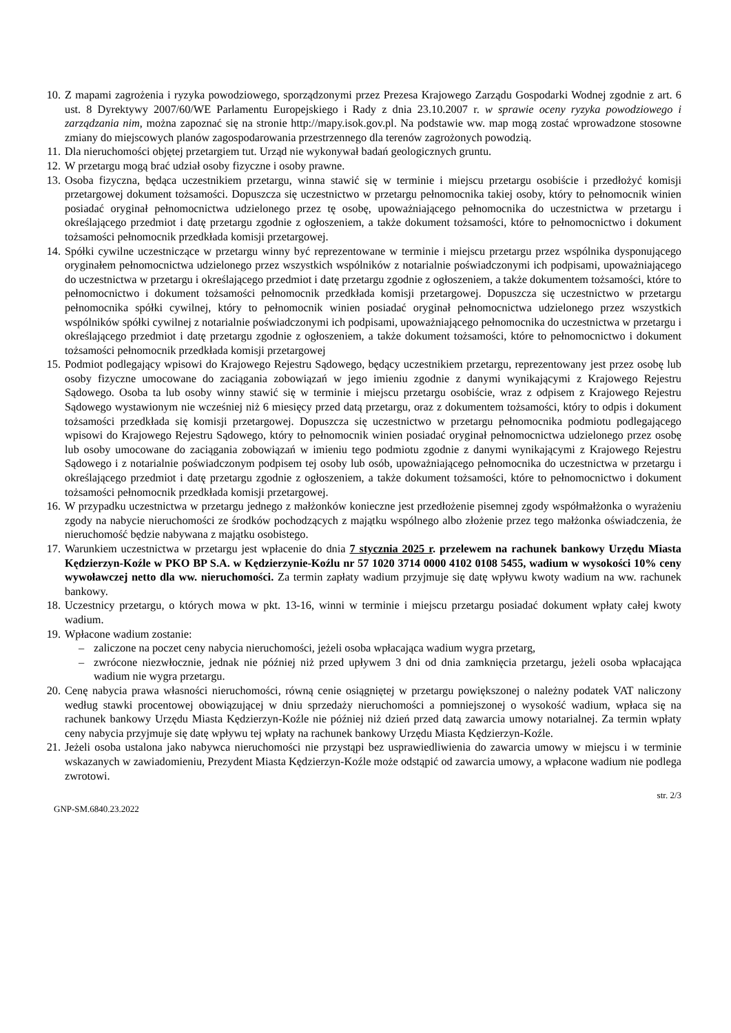10. Z mapami zagrożenia i ryzyka powodziowego, sporządzonymi przez Prezesa Krajowego Zarządu Gospodarki Wodnej zgodnie z art. 6 ust. 8 Dyrektywy 2007/60/WE Parlamentu Europejskiego i Rady z dnia 23.10.2007 r. w sprawie oceny ryzyka powodziowego i zarządzania nim, można zapoznać się na stronie http://mapy.isok.gov.pl. Na podstawie ww. map mogą zostać wprowadzone stosowne zmiany do miejscowych planów zagospodarowania przestrzennego dla terenów zagrożonych powodzią.
11. Dla nieruchomości objętej przetargiem tut. Urząd nie wykonywał badań geologicznych gruntu.
12. W przetargu mogą brać udział osoby fizyczne i osoby prawne.
13. Osoba fizyczna, będąca uczestnikiem przetargu, winna stawić się w terminie i miejscu przetargu osobiście i przedłożyć komisji przetargowej dokument tożsamości. Dopuszcza się uczestnictwo w przetargu pełnomocnika takiej osoby, który to pełnomocnik winien posiadać oryginał pełnomocnictwa udzielonego przez tę osobę, upoważniającego pełnomocnika do uczestnictwa w przetargu i określającego przedmiot i datę przetargu zgodnie z ogłoszeniem, a także dokument tożsamości, które to pełnomocnictwo i dokument tożsamości pełnomocnik przedkłada komisji przetargowej.
14. Spółki cywilne uczestniczące w przetargu winny być reprezentowane w terminie i miejscu przetargu przez wspólnika dysponującego oryginałem pełnomocnictwa udzielonego przez wszystkich wspólników z notarialnie poświadczonymi ich podpisami, upoważniającego do uczestnictwa w przetargu i określającego przedmiot i datę przetargu zgodnie z ogłoszeniem, a także dokumentem tożsamości, które to pełnomocnictwo i dokument tożsamości pełnomocnik przedkłada komisji przetargowej. Dopuszcza się uczestnictwo w przetargu pełnomocnika spółki cywilnej, który to pełnomocnik winien posiadać oryginał pełnomocnictwa udzielonego przez wszystkich wspólników spółki cywilnej z notarialnie poświadczonymi ich podpisami, upoważniającego pełnomocnika do uczestnictwa w przetargu i określającego przedmiot i datę przetargu zgodnie z ogłoszeniem, a także dokument tożsamości, które to pełnomocnictwo i dokument tożsamości pełnomocnik przedkłada komisji przetargowej
15. Podmiot podlegający wpisowi do Krajowego Rejestru Sądowego, będący uczestnikiem przetargu, reprezentowany jest przez osobę lub osoby fizyczne umocowane do zaciągania zobowiązań w jego imieniu zgodnie z danymi wynikającymi z Krajowego Rejestru Sądowego. Osoba ta lub osoby winny stawić się w terminie i miejscu przetargu osobiście, wraz z odpisem z Krajowego Rejestru Sądowego wystawionym nie wcześniej niż 6 miesięcy przed datą przetargu, oraz z dokumentem tożsamości, który to odpis i dokument tożsamości przedkłada się komisji przetargowej. Dopuszcza się uczestnictwo w przetargu pełnomocnika podmiotu podlegającego wpisowi do Krajowego Rejestru Sądowego, który to pełnomocnik winien posiadać oryginał pełnomocnictwa udzielonego przez osobę lub osoby umocowane do zaciągania zobowiązań w imieniu tego podmiotu zgodnie z danymi wynikającymi z Krajowego Rejestru Sądowego i z notarialnie poświadczonym podpisem tej osoby lub osób, upoważniającego pełnomocnika do uczestnictwa w przetargu i określającego przedmiot i datę przetargu zgodnie z ogłoszeniem, a także dokument tożsamości, które to pełnomocnictwo i dokument tożsamości pełnomocnik przedkłada komisji przetargowej.
16. W przypadku uczestnictwa w przetargu jednego z małżonków konieczne jest przedłożenie pisemnej zgody współmałżonka o wyrażeniu zgody na nabycie nieruchomości ze środków pochodzących z majątku wspólnego albo złożenie przez tego małżonka oświadczenia, że nieruchomość będzie nabywana z majątku osobistego.
17. Warunkiem uczestnictwa w przetargu jest wpłacenie do dnia 7 stycznia 2025 r. przelewem na rachunek bankowy Urzędu Miasta Kędzierzyn-Koźle w PKO BP S.A. w Kędzierzynie-Koźlu nr 57 1020 3714 0000 4102 0108 5455, wadium w wysokości 10% ceny wywoławczej netto dla ww. nieruchomości. Za termin zapłaty wadium przyjmuje się datę wpływu kwoty wadium na ww. rachunek bankowy.
18. Uczestnicy przetargu, o których mowa w pkt. 13-16, winni w terminie i miejscu przetargu posiadać dokument wpłaty całej kwoty wadium.
19. Wpłacone wadium zostanie:
– zaliczone na poczet ceny nabycia nieruchomości, jeżeli osoba wpłacająca wadium wygra przetarg,
– zwrócone niezwłocznie, jednak nie później niż przed upływem 3 dni od dnia zamknięcia przetargu, jeżeli osoba wpłacająca wadium nie wygra przetargu.
20. Cenę nabycia prawa własności nieruchomości, równą cenie osiągniętej w przetargu powiększonej o należny podatek VAT naliczony według stawki procentowej obowiązującej w dniu sprzedaży nieruchomości a pomniejszonej o wysokość wadium, wpłaca się na rachunek bankowy Urzędu Miasta Kędzierzyn-Koźle nie później niż dzień przed datą zawarcia umowy notarialnej. Za termin wpłaty ceny nabycia przyjmuje się datę wpływu tej wpłaty na rachunek bankowy Urzędu Miasta Kędzierzyn-Koźle.
21. Jeżeli osoba ustalona jako nabywca nieruchomości nie przystąpi bez usprawiedliwienia do zawarcia umowy w miejscu i w terminie wskazanych w zawiadomieniu, Prezydent Miasta Kędzierzyn-Koźle może odstąpić od zawarcia umowy, a wpłacone wadium nie podlega zwrotowi.
GNP-SM.6840.23.2022 str. 2/3